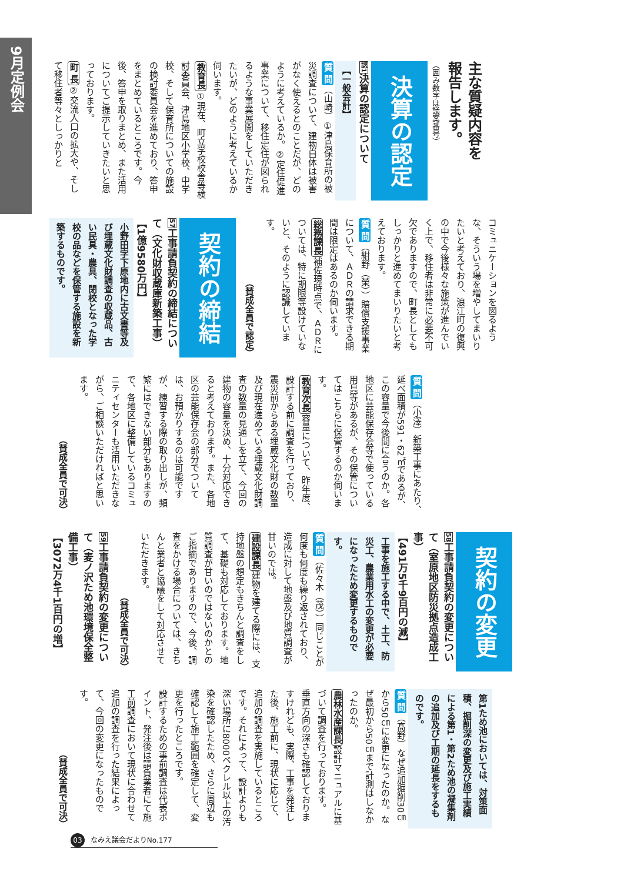9月定例会
主な質疑内容を
報告します。
（囲み数字は議案番号）
決算の認定
認1決算の認定について
【一般会計】
質 問（山崎）①津島保育所の被災調査について、建物自体は被害がなく使えるとのことだが、どのように考えているか。②定住促進事業について、移住定住が図られるような事業展開をしていただきたいが、どのように考えているか伺います。
教育長①現在、町立学校校舎等検討委員会、津島地区小学校、中学校、そして保育所についての施設の検討委員会を進めており、答申をまとめているところです。今後、答申を取りまとめ、また活用についてご提示していきたいと思っております。
町 長②交流人口の拡大や、そして移住者等々としっかりと
コミュニケーションを図るような、そういう場を増やしてまいりたいと考えており、浪江町の復興の中で今後様々な施策が進んでいく上で、移住者は非常に必要不可欠でありますので、町長としてもしっかりと進めてまいりたいと考えております。
質 問（紺野（榮））賠償支援事業について、ＡＤＲの請求できる期間は限定はあるのか伺います。
総務課長補佐現時点で、ＡＤＲについては、特に期限等設けていないと、そのように認識しています。
（賛成全員で認定）
契約の締結
57工事請負契約の締結について（文化財収蔵庫新築工事）
【1億9580万円】
小野田字下原地内に古文書等及び埋蔵文化財調査の収蔵品、古い民具・農具、閉校となった学校の品などを保管する施設を新築するものです。
質 問（小澤）新築工事にあたり、延べ面積が591・62㎡であるが、この容量で今後間に合うのか。各地区に芸能保存会等で使っている用具等があるが、その保管についてはこちらに保管するのか伺います。
教育次長容量について、昨年度、設計する前に調査を行っており、震災前からある埋蔵文化財の数量及び現在進めている埋蔵文化財調査の数量の見通しを立て、今回の建物の容量を決め、十分対応できると考えております。また、各地区の芸能保存会の部分でついては、お預かりするのは可能ですが、練習する際の取り出しが、頻繁にはできない部分もありますので、各地区に整備しているコミュニティセンターも活用いただきながら、ご相談いただければと思います。
（賛成全員で可決）
契約の変更
58工事請負契約の変更について（室原地区防災拠点造成工事）
【491万5千9百円の減】
工事を施工する中で、土工、防災工、農業用水工の変更が必要になったため変更するものです。
質 問（佐々木（茂））同じことが何度も何度も繰り返されており、造成に対して地盤及び地質調査が甘いのでは。
建設課長建物を建てる際には、支持地盤の想定もきちんと調査をして、基礎も対応しております。地質調査が甘いのではないのかとのご指摘でありますので、今後、調査をかける場合については、きちんと業者と協議をして対応させていただきます。
（賛成全員で可決）
59工事請負契約の変更について（麦ノ沢ため池環境保全整備工事）
【3072万4千1百円の増】
第1ため池においては、対策面積、掘削深の変更及び施工実績による第1・第2ため池の凝集剤の追加及び工期の延長をするものです。
質 問（髙野）なぜ追加掘削30㎝から50㎝に変更になったのか。なぜ最初から50㎝まで計測はしなかったのか。
農林水産課長設計マニュアルに基づいて調査を行っております。
垂直方向の深さも確認しておりますけれども、実際、工事を発注した後、施工前に、現状に応じて、追加の調査を実施しているところです。それによって、設計よりも深い場所に8000ベクレル以上の汚染を確認したため、さらに周辺も確認して施工範囲を確定して、変更を行ったところです。
設計するための事前調査は代表ポイント、発注後は請負業者にて施工前調査において現状に合わせて追加の調査を行った結果によって、今回の変更になったものです。
（賛成全員で可決）
03 なみえ議会だよりNo.177